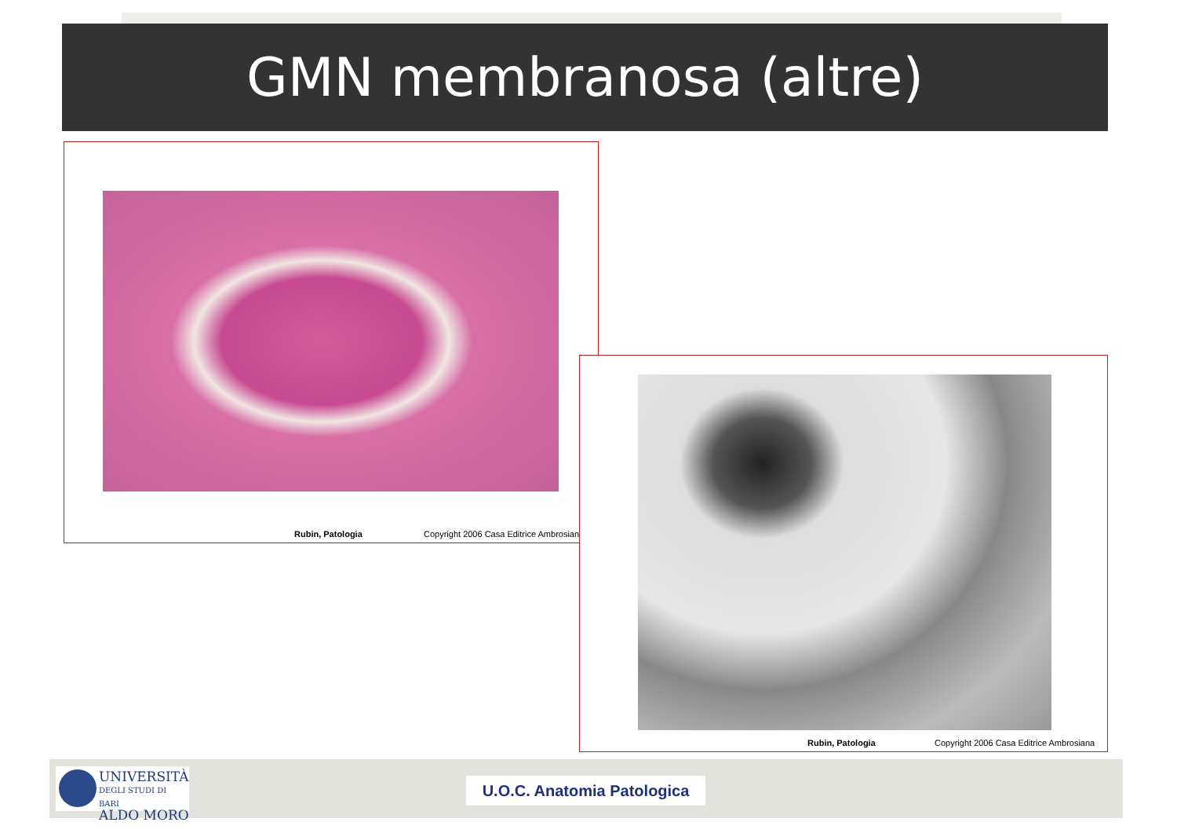GMN membranosa (altre)
Rubin, Patologia
Copyright 2006 Casa Editrice Ambrosian
Rubin, Patologia
Copyright 2006 Casa Editrice Ambrosiana
UNIVERSITÀ
DEGLI STUDI DI BARI
ALDO MORO
U.O.C. Anatomia Patologica